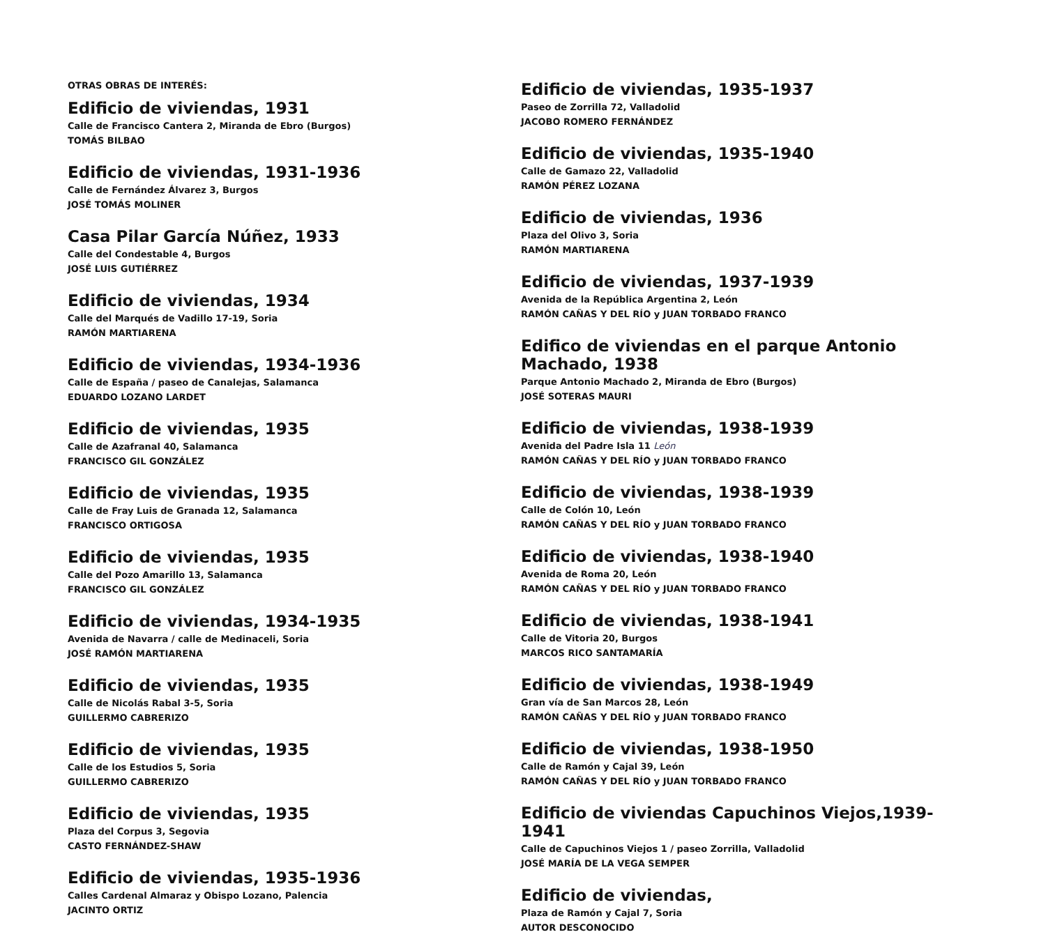OTRAS OBRAS DE INTERÉS:
Edificio de viviendas, 1931
Calle de Francisco Cantera 2, Miranda de Ebro (Burgos)
TOMÁS BILBAO
Edificio de viviendas, 1931-1936
Calle de Fernández Álvarez 3, Burgos
JOSÉ TOMÁS MOLINER
Casa Pilar García Núñez, 1933
Calle del Condestable 4, Burgos
JOSÉ LUIS GUTIÉRREZ
Edificio de viviendas, 1934
Calle del Marqués de Vadillo 17-19, Soria
RAMÓN MARTIARENA
Edificio de viviendas, 1934-1936
Calle de España / paseo de Canalejas, Salamanca
EDUARDO LOZANO LARDET
Edificio de viviendas, 1935
Calle de Azafranal 40, Salamanca
FRANCISCO GIL GONZÁLEZ
Edificio de viviendas, 1935
Calle de Fray Luis de Granada 12, Salamanca
FRANCISCO ORTIGOSA
Edificio de viviendas, 1935
Calle del Pozo Amarillo 13, Salamanca
FRANCISCO GIL GONZÁLEZ
Edificio de viviendas, 1934-1935
Avenida de Navarra / calle de Medinaceli, Soria
JOSÉ RAMÓN MARTIARENA
Edificio de viviendas, 1935
Calle de Nicolás Rabal 3-5, Soria
GUILLERMO CABRERIZO
Edificio de viviendas, 1935
Calle de los Estudios 5, Soria
GUILLERMO CABRERIZO
Edificio de viviendas, 1935
Plaza del Corpus 3, Segovia
CASTO FERNÁNDEZ-SHAW
Edificio de viviendas, 1935-1936
Calles Cardenal Almaraz y Obispo Lozano, Palencia
JACINTO ORTIZ
Edificio de viviendas, 1935-1937
Paseo de Zorrilla 72, Valladolid
JACOBO ROMERO FERNÁNDEZ
Edificio de viviendas, 1935-1940
Calle de Gamazo 22, Valladolid
RAMÓN PÉREZ LOZANA
Edificio de viviendas, 1936
Plaza del Olivo 3, Soria
RAMÓN MARTIARENA
Edificio de viviendas, 1937-1939
Avenida de la República Argentina 2, León
RAMÓN CAÑAS Y DEL RÍO y JUAN TORBADO FRANCO
Edifico de viviendas en el parque Antonio Machado, 1938
Parque Antonio Machado 2, Miranda de Ebro (Burgos)
JOSÉ SOTERAS MAURI
Edificio de viviendas, 1938-1939
Avenida del Padre Isla 11 León
RAMÓN CAÑAS Y DEL RÍO y JUAN TORBADO FRANCO
Edificio de viviendas, 1938-1939
Calle de Colón 10, León
RAMÓN CAÑAS Y DEL RÍO y JUAN TORBADO FRANCO
Edificio de viviendas, 1938-1940
Avenida de Roma 20, León
RAMÓN CAÑAS Y DEL RÍO y JUAN TORBADO FRANCO
Edificio de viviendas, 1938-1941
Calle de Vitoria 20, Burgos
MARCOS RICO SANTAMARÍA
Edificio de viviendas, 1938-1949
Gran vía de San Marcos 28, León
RAMÓN CAÑAS Y DEL RÍO y JUAN TORBADO FRANCO
Edificio de viviendas, 1938-1950
Calle de Ramón y Cajal 39, León
RAMÓN CAÑAS Y DEL RÍO y JUAN TORBADO FRANCO
Edificio de viviendas Capuchinos Viejos,1939-1941
Calle de Capuchinos Viejos 1 / paseo Zorrilla, Valladolid
JOSÉ MARÍA DE LA VEGA SEMPER
Edificio de viviendas,
Plaza de Ramón y Cajal 7, Soria
AUTOR DESCONOCIDO